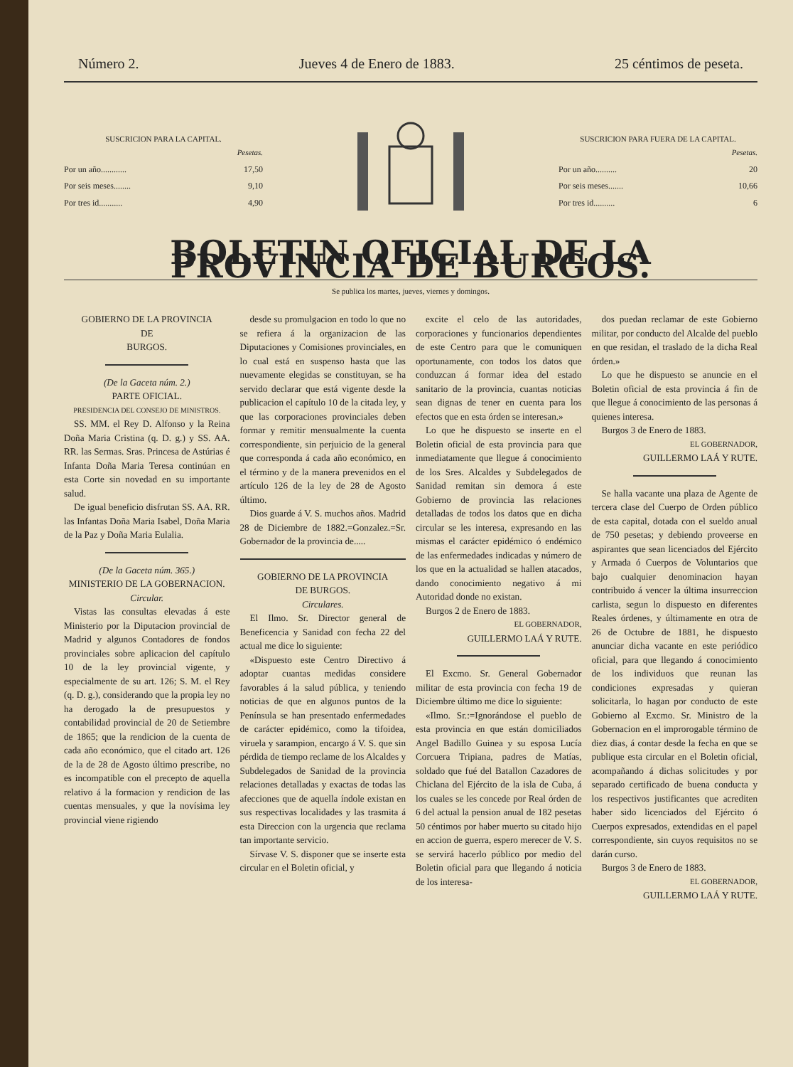Número 2. Jueves 4 de Enero de 1883. 25 céntimos de peseta.
SUSCRICION PARA LA CAPITAL.
Pesetas.
Por un año............ 17,50
Por seis meses........ 9,10
Por tres id........... 4,90
SUSCRICION PARA FUERA DE LA CAPITAL.
Pesetas.
Por un año.......... 20
Por seis meses....... 10,66
Por tres id.......... 6
BOLETIN OFICIAL DE LA PROVINCIA DE BURGOS.
Se publica los martes, jueves, viernes y domingos.
GOBIERNO DE LA PROVINCIA
DE
BURGOS.
(De la Gaceta núm. 2.)
PARTE OFICIAL.
PRESIDENCIA DEL CONSEJO DE MINISTROS.
SS. MM. el Rey D. Alfonso y la Reina Doña Maria Cristina (q. D. g.) y SS. AA. RR. las Sermas. Sras. Princesa de Astúrias é Infanta Doña Maria Teresa continúan en esta Corte sin novedad en su importante salud.
De igual beneficio disfrutan SS. AA. RR. las Infantas Doña Maria Isabel, Doña Maria de la Paz y Doña Maria Eulalia.
(De la Gaceta núm. 365.)
MINISTERIO DE LA GOBERNACION.
Circular.
Vistas las consultas elevadas á este Ministerio por la Diputacion provincial de Madrid y algunos Contadores de fondos provinciales sobre aplicacion del capítulo 10 de la ley provincial vigente, y especialmente de su art. 126; S. M. el Rey (q. D. g.), considerando que la propia ley no ha derogado la de presupuestos y contabilidad provincial de 20 de Setiembre de 1865; que la rendicion de la cuenta de cada año económico, que el citado art. 126 de la de 28 de Agosto último prescribe, no es incompatible con el precepto de aquella relativo á la formacion y rendicion de las cuentas mensuales, y que la novísima ley provincial viene rigiendo
desde su promulgacion en todo lo que no se refiera á la organizacion de las Diputaciones y Comisiones provinciales, en lo cual está en suspenso hasta que las nuevamente elegidas se constituyan, se ha servido declarar que está vigente desde la publicacion el capítulo 10 de la citada ley, y que las corporaciones provinciales deben formar y remitir mensualmente la cuenta correspondiente, sin perjuicio de la general que corresponda á cada año económico, en el término y de la manera prevenidos en el artículo 126 de la ley de 28 de Agosto último.
Dios guarde á V. S. muchos años. Madrid 28 de Diciembre de 1882.=Gonzalez.=Sr. Gobernador de la provincia de.....
GOBIERNO DE LA PROVINCIA
DE BURGOS.
Circulares.
El Ilmo. Sr. Director general de Beneficencia y Sanidad con fecha 22 del actual me dice lo siguiente:
«Dispuesto este Centro Directivo á adoptar cuantas medidas considere favorables á la salud pública, y teniendo noticias de que en algunos puntos de la Península se han presentado enfermedades de carácter epidémico, como la tifoidea, viruela y sarampion, encargo á V. S. que sin pérdida de tiempo reclame de los Alcaldes y Subdelegados de Sanidad de la provincia relaciones detalladas y exactas de todas las afecciones que de aquella índole existan en sus respectivas localidades y las trasmita á esta Direccion con la urgencia que reclama tan importante servicio.
Sírvase V. S. disponer que se inserte esta circular en el Boletin oficial, y
excite el celo de las autoridades, corporaciones y funcionarios dependientes de este Centro para que le comuniquen oportunamente, con todos los datos que conduzcan á formar idea del estado sanitario de la provincia, cuantas noticias sean dignas de tener en cuenta para los efectos que en esta órden se interesan.»
Lo que he dispuesto se inserte en el Boletin oficial de esta provincia para que inmediatamente que llegue á conocimiento de los Sres. Alcaldes y Subdelegados de Sanidad remitan sin demora á este Gobierno de provincia las relaciones detalladas de todos los datos que en dicha circular se les interesa, expresando en las mismas el carácter epidémico ó endémico de las enfermedades indicadas y número de los que en la actualidad se hallen atacados, dando conocimiento negativo á mi Autoridad donde no existan.
Burgos 2 de Enero de 1883.
EL GOBERNADOR,
GUILLERMO LAÁ Y RUTE.
El Excmo. Sr. General Gobernador militar de esta provincia con fecha 19 de Diciembre último me dice lo siguiente:
«Ilmo. Sr.:=Ignorándose el pueblo de esta provincia en que están domiciliados Angel Badillo Guinea y su esposa Lucía Corcuera Tripiana, padres de Matías, soldado que fué del Batallon Cazadores de Chiclana del Ejército de la isla de Cuba, á los cuales se les concede por Real órden de 6 del actual la pension anual de 182 pesetas 50 céntimos por haber muerto su citado hijo en accion de guerra, espero merecer de V. S. se servirá hacerlo público por medio del Boletin oficial para que llegando á noticia de los interesa-
dos puedan reclamar de este Gobierno militar, por conducto del Alcalde del pueblo en que residan, el traslado de la dicha Real órden.»
Lo que he dispuesto se anuncie en el Boletin oficial de esta provincia á fin de que llegue á conocimiento de las personas á quienes interesa.
Burgos 3 de Enero de 1883.
EL GOBERNADOR,
GUILLERMO LAÁ Y RUTE.
Se halla vacante una plaza de Agente de tercera clase del Cuerpo de Orden público de esta capital, dotada con el sueldo anual de 750 pesetas; y debiendo proveerse en aspirantes que sean licenciados del Ejército y Armada ó Cuerpos de Voluntarios que bajo cualquier denominacion hayan contribuido á vencer la última insurreccion carlista, segun lo dispuesto en diferentes Reales órdenes, y últimamente en otra de 26 de Octubre de 1881, he dispuesto anunciar dicha vacante en este periódico oficial, para que llegando á conocimiento de los individuos que reunan las condiciones expresadas y quieran solicitarla, lo hagan por conducto de este Gobierno al Excmo. Sr. Ministro de la Gobernacion en el improrogable término de diez dias, á contar desde la fecha en que se publique esta circular en el Boletin oficial, acompañando á dichas solicitudes y por separado certificado de buena conducta y los respectivos justificantes que acrediten haber sido licenciados del Ejército ó Cuerpos expresados, extendidas en el papel correspondiente, sin cuyos requisitos no se darán curso.
Burgos 3 de Enero de 1883.
EL GOBERNADOR,
GUILLERMO LAÁ Y RUTE.